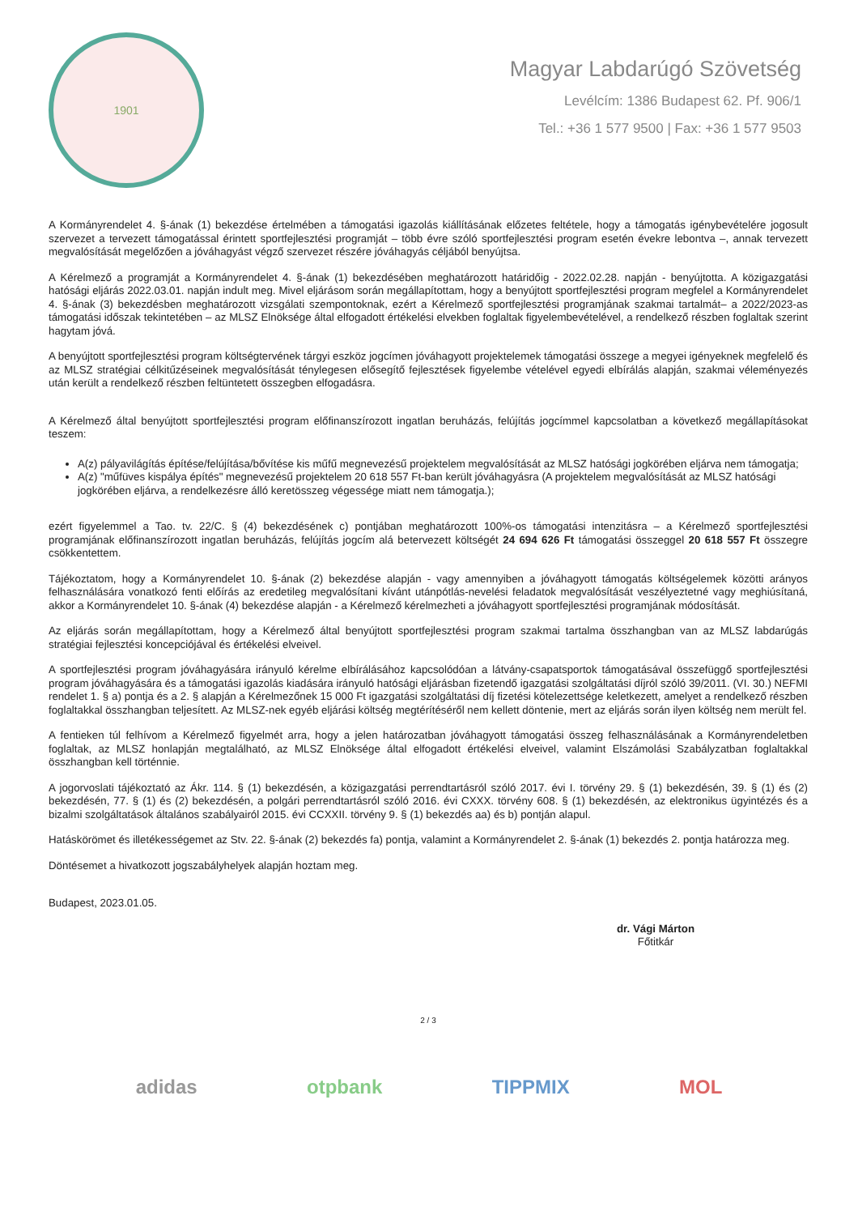1901
Magyar Labdarúgó Szövetség
Levélcím: 1386 Budapest 62. Pf. 906/1
Tel.: +36 1 577 9500 | Fax: +36 1 577 9503
A Kormányrendelet 4. §-ának (1) bekezdése értelmében a támogatási igazolás kiállításának előzetes feltétele, hogy a támogatás igénybevételére jogosult szervezet a tervezett támogatással érintett sportfejlesztési programját – több évre szóló sportfejlesztési program esetén évekre lebontva –, annak tervezett megvalósítását megelőzően a jóváhagyást végző szervezet részére jóváhagyás céljából benyújtsa.
A Kérelmező a programját a Kormányrendelet 4. §-ának (1) bekezdésében meghatározott határidőig - 2022.02.28. napján - benyújtotta. A közigazgatási hatósági eljárás 2022.03.01. napján indult meg. Mivel eljárásom során megállapítottam, hogy a benyújtott sportfejlesztési program megfelel a Kormányrendelet 4. §-ának (3) bekezdésben meghatározott vizsgálati szempontoknak, ezért a Kérelmező sportfejlesztési programjának szakmai tartalmát– a 2022/2023-as támogatási időszak tekintetében – az MLSZ Elnöksége által elfogadott értékelési elvekben foglaltak figyelembevételével, a rendelkező részben foglaltak szerint hagytam jóvá.
A benyújtott sportfejlesztési program költségtervének tárgyi eszköz jogcímen jóváhagyott projektelemek támogatási összege a megyei igényeknek megfelelő és az MLSZ stratégiai célkitűzéseinek megvalósítását ténylegesen elősegítő fejlesztések figyelembe vételével egyedi elbírálás alapján, szakmai véleményezés után került a rendelkező részben feltüntetett összegben elfogadásra.
A Kérelmező által benyújtott sportfejlesztési program előfinanszírozott ingatlan beruházás, felújítás jogcímmel kapcsolatban a következő megállapításokat teszem:
A(z) pályavilágítás építése/felújítása/bővítése kis műfű megnevezésű projektelem megvalósítását az MLSZ hatósági jogkörében eljárva nem támogatja;
A(z) "műfüves kispálya építés" megnevezésű projektelem 20 618 557 Ft-ban került jóváhagyásra (A projektelem megvalósítását az MLSZ hatósági jogkörében eljárva, a rendelkezésre álló keretösszeg végessége miatt nem támogatja.);
ezért figyelemmel a Tao. tv. 22/C. § (4) bekezdésének c) pontjában meghatározott 100%-os támogatási intenzitásra – a Kérelmező sportfejlesztési programjának előfinanszírozott ingatlan beruházás, felújítás jogcím alá betervezett költségét 24 694 626 Ft támogatási összeggel 20 618 557 Ft összegre csökkentettem.
Tájékoztatom, hogy a Kormányrendelet 10. §-ának (2) bekezdése alapján - vagy amennyiben a jóváhagyott támogatás költségelemek közötti arányos felhasználására vonatkozó fenti előírás az eredetileg megvalósítani kívánt utánpótlás-nevelési feladatok megvalósítását veszélyeztetné vagy meghiúsítaná, akkor a Kormányrendelet 10. §-ának (4) bekezdése alapján - a Kérelmező kérelmezheti a jóváhagyott sportfejlesztési programjának módosítását.
Az eljárás során megállapítottam, hogy a Kérelmező által benyújtott sportfejlesztési program szakmai tartalma összhangban van az MLSZ labdarúgás stratégiai fejlesztési koncepciójával és értékelési elveivel.
A sportfejlesztési program jóváhagyására irányuló kérelme elbírálásához kapcsolódóan a látvány-csapatsportok támogatásával összefüggő sportfejlesztési program jóváhagyására és a támogatási igazolás kiadására irányuló hatósági eljárásban fizetendő igazgatási szolgáltatási díjról szóló 39/2011. (VI. 30.) NEFMI rendelet 1. § a) pontja és a 2. § alapján a Kérelmezőnek 15 000 Ft igazgatási szolgáltatási díj fizetési kötelezettsége keletkezett, amelyet a rendelkező részben foglaltakkal összhangban teljesített. Az MLSZ-nek egyéb eljárási költség megtérítéséről nem kellett döntenie, mert az eljárás során ilyen költség nem merült fel.
A fentieken túl felhívom a Kérelmező figyelmét arra, hogy a jelen határozatban jóváhagyott támogatási összeg felhasználásának a Kormányrendeletben foglaltak, az MLSZ honlapján megtalálható, az MLSZ Elnöksége által elfogadott értékelési elveivel, valamint Elszámolási Szabályzatban foglaltakkal összhangban kell történnie.
A jogorvoslati tájékoztató az Ákr. 114. § (1) bekezdésén, a közigazgatási perrendtartásról szóló 2017. évi I. törvény 29. § (1) bekezdésén, 39. § (1) és (2) bekezdésén, 77. § (1) és (2) bekezdésén, a polgári perrendtartásról szóló 2016. évi CXXX. törvény 608. § (1) bekezdésén, az elektronikus ügyintézés és a bizalmi szolgáltatások általános szabályairól 2015. évi CCXXII. törvény 9. § (1) bekezdés aa) és b) pontján alapul.
Hatáskörömet és illetékességemet az Stv. 22. §-ának (2) bekezdés fa) pontja, valamint a Kormányrendelet 2. §-ának (1) bekezdés 2. pontja határozza meg.
Döntésemet a hivatkozott jogszabályhelyek alapján hoztam meg.
Budapest, 2023.01.05.
dr. Vági Márton
Főtitkár
2 / 3
adidas otpbank TIPPMIX MOL